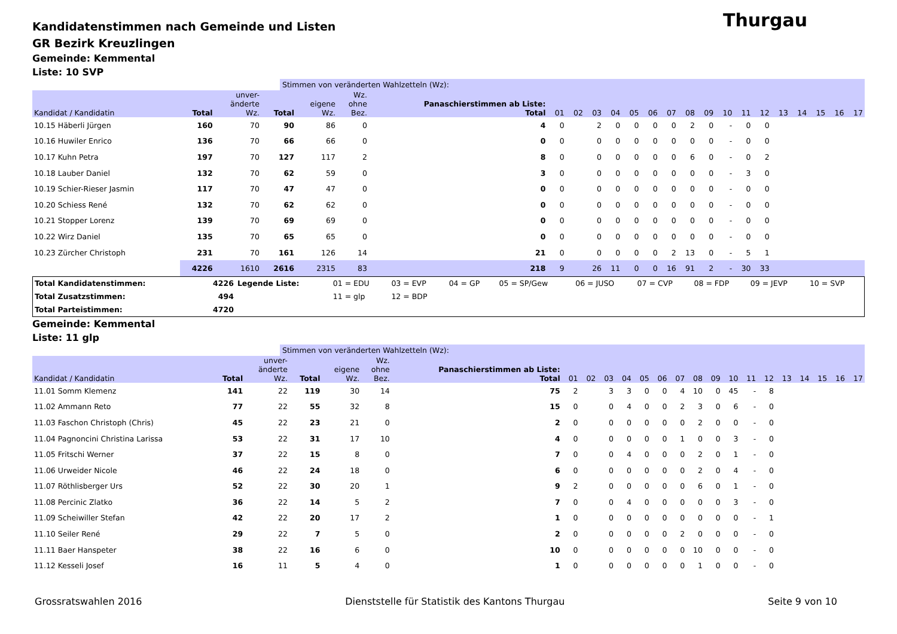Thurgau
Kandidatenstimmen nach Gemeinde und Listen
GR Bezirk Kreuzlingen
Gemeinde: Kemmental
Liste: 10 SVP
Stimmen von veränderten Wahlzetteln (Wz):
| Kandidat / Kandidatin | Total | unver- änderte Wz. | Total | eigene Wz. | Wz. ohne Bez. | Panaschierstimmen ab Liste: Total | 01 | 02 | 03 | 04 | 05 | 06 | 07 | 08 | 09 | 10 | 11 | 12 | 13 | 14 | 15 | 16 | 17 |
| --- | --- | --- | --- | --- | --- | --- | --- | --- | --- | --- | --- | --- | --- | --- | --- | --- | --- | --- | --- | --- | --- | --- | --- |
| 10.15 Häberli Jürgen | 160 | 70 | 90 | 86 | 0 | 4 | 0 | | 2 | 0 | 0 | 0 | 0 | 2 | 0 | - | 0 | 0 | | | | | |
| 10.16 Huwiler Enrico | 136 | 70 | 66 | 66 | 0 | 0 | 0 | | 0 | 0 | 0 | 0 | 0 | 0 | 0 | - | 0 | 0 | | | | | |
| 10.17 Kuhn Petra | 197 | 70 | 127 | 117 | 2 | 8 | 0 | | 0 | 0 | 0 | 0 | 0 | 6 | 0 | - | 0 | 2 | | | | | |
| 10.18 Lauber Daniel | 132 | 70 | 62 | 59 | 0 | 3 | 0 | | 0 | 0 | 0 | 0 | 0 | 0 | 0 | - | 3 | 0 | | | | | |
| 10.19 Schier-Rieser Jasmin | 117 | 70 | 47 | 47 | 0 | 0 | 0 | | 0 | 0 | 0 | 0 | 0 | 0 | 0 | - | 0 | 0 | | | | | |
| 10.20 Schiess René | 132 | 70 | 62 | 62 | 0 | 0 | 0 | | 0 | 0 | 0 | 0 | 0 | 0 | 0 | - | 0 | 0 | | | | | |
| 10.21 Stopper Lorenz | 139 | 70 | 69 | 69 | 0 | 0 | 0 | | 0 | 0 | 0 | 0 | 0 | 0 | 0 | - | 0 | 0 | | | | | |
| 10.22 Wirz Daniel | 135 | 70 | 65 | 65 | 0 | 0 | 0 | | 0 | 0 | 0 | 0 | 0 | 0 | 0 | - | 0 | 0 | | | | | |
| 10.23 Zürcher Christoph | 231 | 70 | 161 | 126 | 14 | 21 | 0 | | 0 | 0 | 0 | 0 | 2 | 13 | 0 | - | 5 | 1 | | | | | |
| | 4226 | 1610 | 2616 | 2315 | 83 | 218 | 9 | | 26 | 11 | 0 | 0 | 16 | 91 | 2 | - | 30 | 33 | | | | | |
| Total Kandidatenstimmen: | 4226 | Legende Liste: | 01 = EDU | 03 = EVP | 04 = GP | 05 = SP/Gew | 06 = JUSO | 07 = CVP | 08 = FDP | 09 = JEVP | 10 = SVP |
| Total Zusatzstimmen: | 494 | | 11 = glp | 12 = BDP | | | | | | | |
| Total Parteistimmen: | 4720 | | | | | | | | | | |
Gemeinde: Kemmental
Liste: 11 glp
Stimmen von veränderten Wahlzetteln (Wz):
| Kandidat / Kandidatin | Total | unver- änderte Wz. | Total | eigene Wz. | Wz. ohne Bez. | Panaschierstimmen ab Liste: Total | 01 | 02 | 03 | 04 | 05 | 06 | 07 | 08 | 09 | 10 | 11 | 12 | 13 | 14 | 15 | 16 | 17 |
| --- | --- | --- | --- | --- | --- | --- | --- | --- | --- | --- | --- | --- | --- | --- | --- | --- | --- | --- | --- | --- | --- | --- | --- |
| 11.01 Somm Klemenz | 141 | 22 | 119 | 30 | 14 | 75 | 2 | | 3 | 3 | 0 | 0 | 4 | 10 | 0 | 45 | - | 8 | | | | | |
| 11.02 Ammann Reto | 77 | 22 | 55 | 32 | 8 | 15 | 0 | | 0 | 4 | 0 | 0 | 2 | 3 | 0 | 6 | - | 0 | | | | | |
| 11.03 Faschon Christoph (Chris) | 45 | 22 | 23 | 21 | 0 | 2 | 0 | | 0 | 0 | 0 | 0 | 0 | 2 | 0 | 0 | - | 0 | | | | | |
| 11.04 Pagnoncini Christina Larissa | 53 | 22 | 31 | 17 | 10 | 4 | 0 | | 0 | 0 | 0 | 0 | 1 | 0 | 0 | 3 | - | 0 | | | | | |
| 11.05 Fritschi Werner | 37 | 22 | 15 | 8 | 0 | 7 | 0 | | 0 | 4 | 0 | 0 | 0 | 2 | 0 | 1 | - | 0 | | | | | |
| 11.06 Urweider Nicole | 46 | 22 | 24 | 18 | 0 | 6 | 0 | | 0 | 0 | 0 | 0 | 0 | 2 | 0 | 4 | - | 0 | | | | | |
| 11.07 Röthlisberger Urs | 52 | 22 | 30 | 20 | 1 | 9 | 2 | | 0 | 0 | 0 | 0 | 0 | 6 | 0 | 1 | - | 0 | | | | | |
| 11.08 Percinic Zlatko | 36 | 22 | 14 | 5 | 2 | 7 | 0 | | 0 | 4 | 0 | 0 | 0 | 0 | 0 | 3 | - | 0 | | | | | |
| 11.09 Scheiwiller Stefan | 42 | 22 | 20 | 17 | 2 | 1 | 0 | | 0 | 0 | 0 | 0 | 0 | 0 | 0 | 0 | - | 1 | | | | | |
| 11.10 Seiler René | 29 | 22 | 7 | 5 | 0 | 2 | 0 | | 0 | 0 | 0 | 0 | 2 | 0 | 0 | 0 | - | 0 | | | | | |
| 11.11 Baer Hanspeter | 38 | 22 | 16 | 6 | 0 | 10 | 0 | | 0 | 0 | 0 | 0 | 0 | 10 | 0 | 0 | - | 0 | | | | | |
| 11.12 Kesseli Josef | 16 | 11 | 5 | 4 | 0 | 1 | 0 | | 0 | 0 | 0 | 0 | 0 | 1 | 0 | 0 | - | 0 | | | | | |
Grossratswahlen 2016 Dienststelle für Statistik des Kantons Thurgau Seite 9 von 10